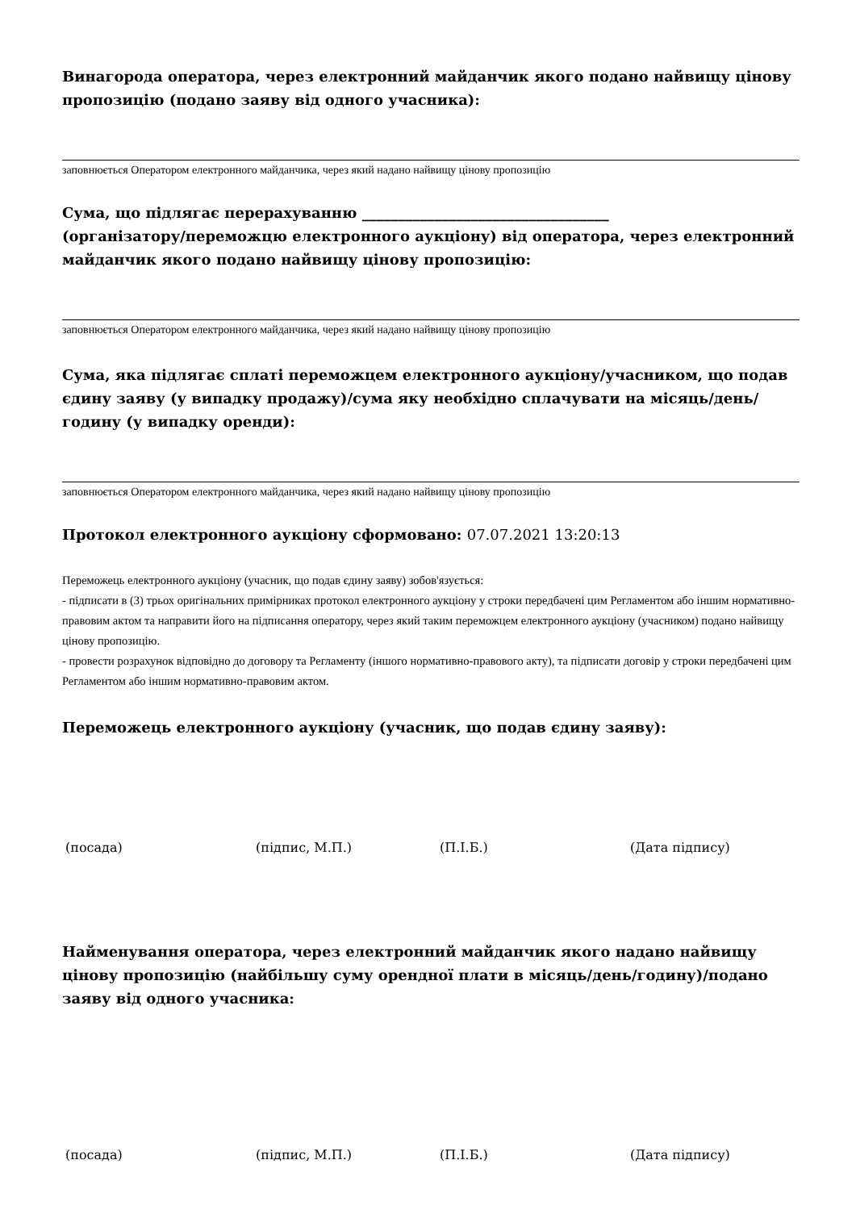Винагорода оператора, через електронний майданчик якого подано найвищу цінову пропозицію (подано заяву від одного учасника):
заповнюється Оператором електронного майданчика, через який надано найвищу цінову пропозицію
Сума, що підлягає перерахуванню __________________________________
(організатору/переможцю електронного аукціону) від оператора, через електронний майданчик якого подано найвищу цінову пропозицію:
заповнюється Оператором електронного майданчика, через який надано найвищу цінову пропозицію
Сума, яка підлягає сплаті переможцем електронного аукціону/учасником, що подав єдину заяву (у випадку продажу)/сума яку необхідно сплачувати на місяць/день/годину (у випадку оренди):
заповнюється Оператором електронного майданчика, через який надано найвищу цінову пропозицію
Протокол електронного аукціону сформовано: 07.07.2021 13:20:13
Переможець електронного аукціону (учасник, що подав єдину заяву) зобов'язується:
- підписати в (3) трьох оригінальних примірниках протокол електронного аукціону у строки передбачені цим Регламентом або іншим нормативно-правовим актом та направити його на підписання оператору, через який таким переможцем електронного аукціону (учасником) подано найвищу цінову пропозицію.
- провести розрахунок відповідно до договору та Регламенту (іншого нормативно-правового акту), та підписати договір у строки передбачені цим Регламентом або іншим нормативно-правовим актом.
Переможець електронного аукціону (учасник, що подав єдину заяву):
(посада) (підпис, М.П.) (П.І.Б.) (Дата підпису)
Найменування оператора, через електронний майданчик якого надано найвищу цінову пропозицію (найбільшу суму орендної плати в місяць/день/годину)/подано заяву від одного учасника:
(посада) (підпис, М.П.) (П.І.Б.) (Дата підпису)